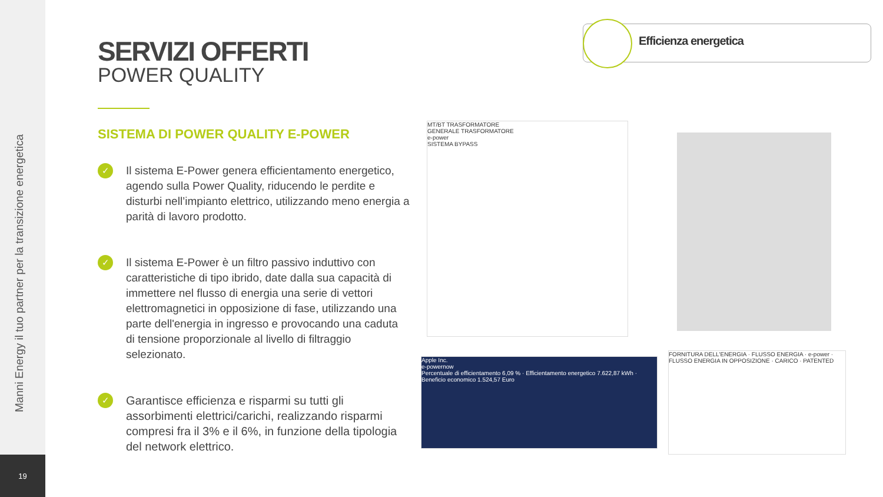Manni Energy il tuo partner per la transizione energetica
19
Efficienza energetica
SERVIZI OFFERTI
POWER QUALITY
SISTEMA DI POWER QUALITY E-POWER
✓
Il sistema E-Power genera efficientamento energetico, agendo sulla Power Quality, riducendo le perdite e disturbi nell’impianto elettrico, utilizzando meno energia a parità di lavoro prodotto.
✓
Il sistema E-Power è un filtro passivo induttivo con caratteristiche di tipo ibrido, date dalla sua capacità di immettere nel flusso di energia una serie di vettori elettromagnetici in opposizione di fase, utilizzando una parte dell'energia in ingresso e provocando una caduta di tensione proporzionale al livello di filtraggio selezionato.
✓
Garantisce efficienza e risparmi su tutti gli assorbimenti elettrici/carichi, realizzando risparmi compresi fra il 3% e il 6%, in funzione della tipologia del network elettrico.
MT/BT TRASFORMATORE
GENERALE TRASFORMATORE
e-power
SISTEMA BYPASS
Apple Inc.
e-powernow
Percentuale di efficientamento 6,09 % · Efficientamento energetico 7.622,87 kWh · Beneficio economico 1.524,57 Euro
FORNITURA DELL'ENERGIA · FLUSSO ENERGIA · e-power · FLUSSO ENERGIA IN OPPOSIZIONE · CARICO · PATENTED